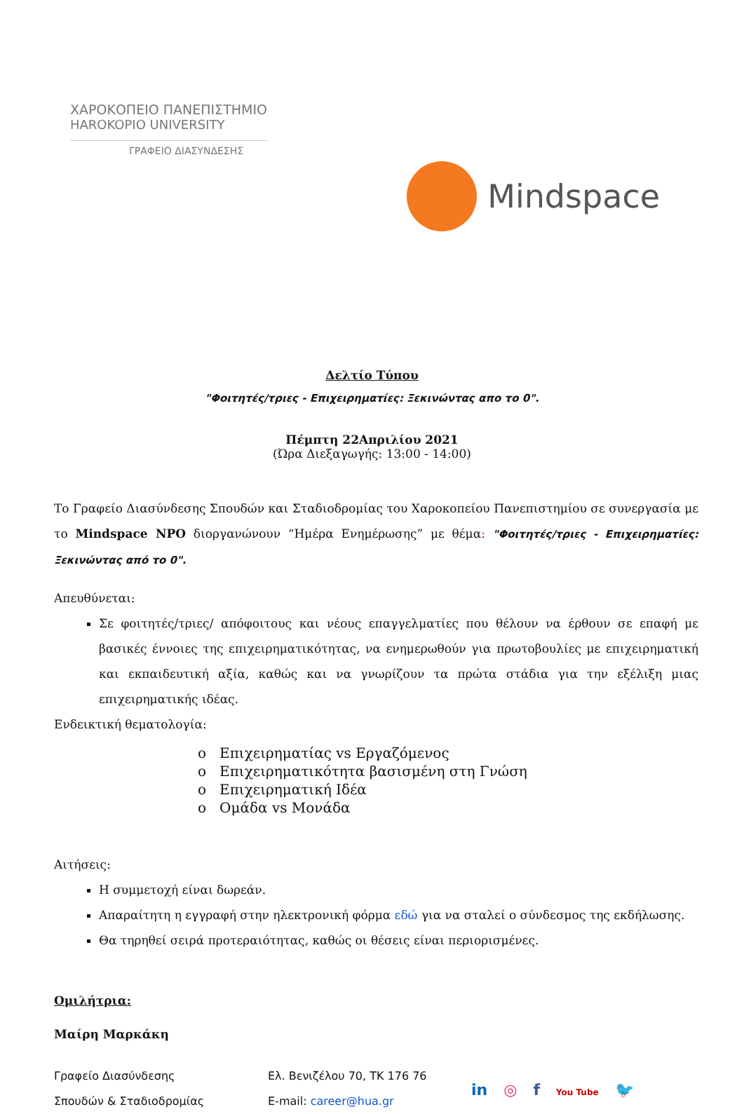ΧΑΡΟΚΟΠΕΙΟ ΠΑΝΕΠΙΣΤΗΜΙΟ
HAROKOPIO UNIVERSITY
ΓΡΑΦΕΙΟ ΔΙΑΣΥΝΔΕΣΗΣ
Mindspace
Δελτίο Τύπου
"Φοιτητές/τριες - Επιχειρηματίες: Ξεκινώντας απο το 0".
Πέμπτη 22Απριλίου 2021
(Ώρα Διεξαγωγής: 13:00 - 14:00)
Το Γραφείο Διασύνδεσης Σπουδών και Σταδιοδρομίας του Χαροκοπείου Πανεπιστημίου σε συνεργασία με το Mindspace NPO διοργανώνουν “Ημέρα Ενημέρωσης” με θέμα: "Φοιτητές/τριες - Επιχειρηματίες: Ξεκινώντας από το 0".
Απευθύνεται:
Σε φοιτητές/τριες/ απόφοιτους και νέους επαγγελματίες που θέλουν να έρθουν σε επαφή με βασικές έννοιες της επιχειρηματικότητας, να ενημερωθούν για πρωτοβουλίες με επιχειρηματική και εκπαιδευτική αξία, καθώς και να γνωρίζουν τα πρώτα στάδια για την εξέλιξη μιας επιχειρηματικής ιδέας.
Ενδεικτική θεματολογία:
o Επιχειρηματίας vs Εργαζόμενος
o Επιχειρηματικότητα βασισμένη στη Γνώση
o Επιχειρηματική Ιδέα
o Ομάδα vs Μονάδα
Αιτήσεις:
Η συμμετοχή είναι δωρεάν.
Απαραίτητη η εγγραφή στην ηλεκτρονική φόρμα εδώ για να σταλεί ο σύνδεσμος της εκδήλωσης.
Θα τηρηθεί σειρά προτεραιότητας, καθώς οι θέσεις είναι περιορισμένες.
Ομιλήτρια:
Μαίρη Μαρκάκη
Γραφείο Διασύνδεσης
Σπουδών & Σταδιοδρομίας
Ελ. Βενιζέλου 70, ΤΚ 176 76
E-mail: career@hua.gr
in ◎ f You Tube 🐦